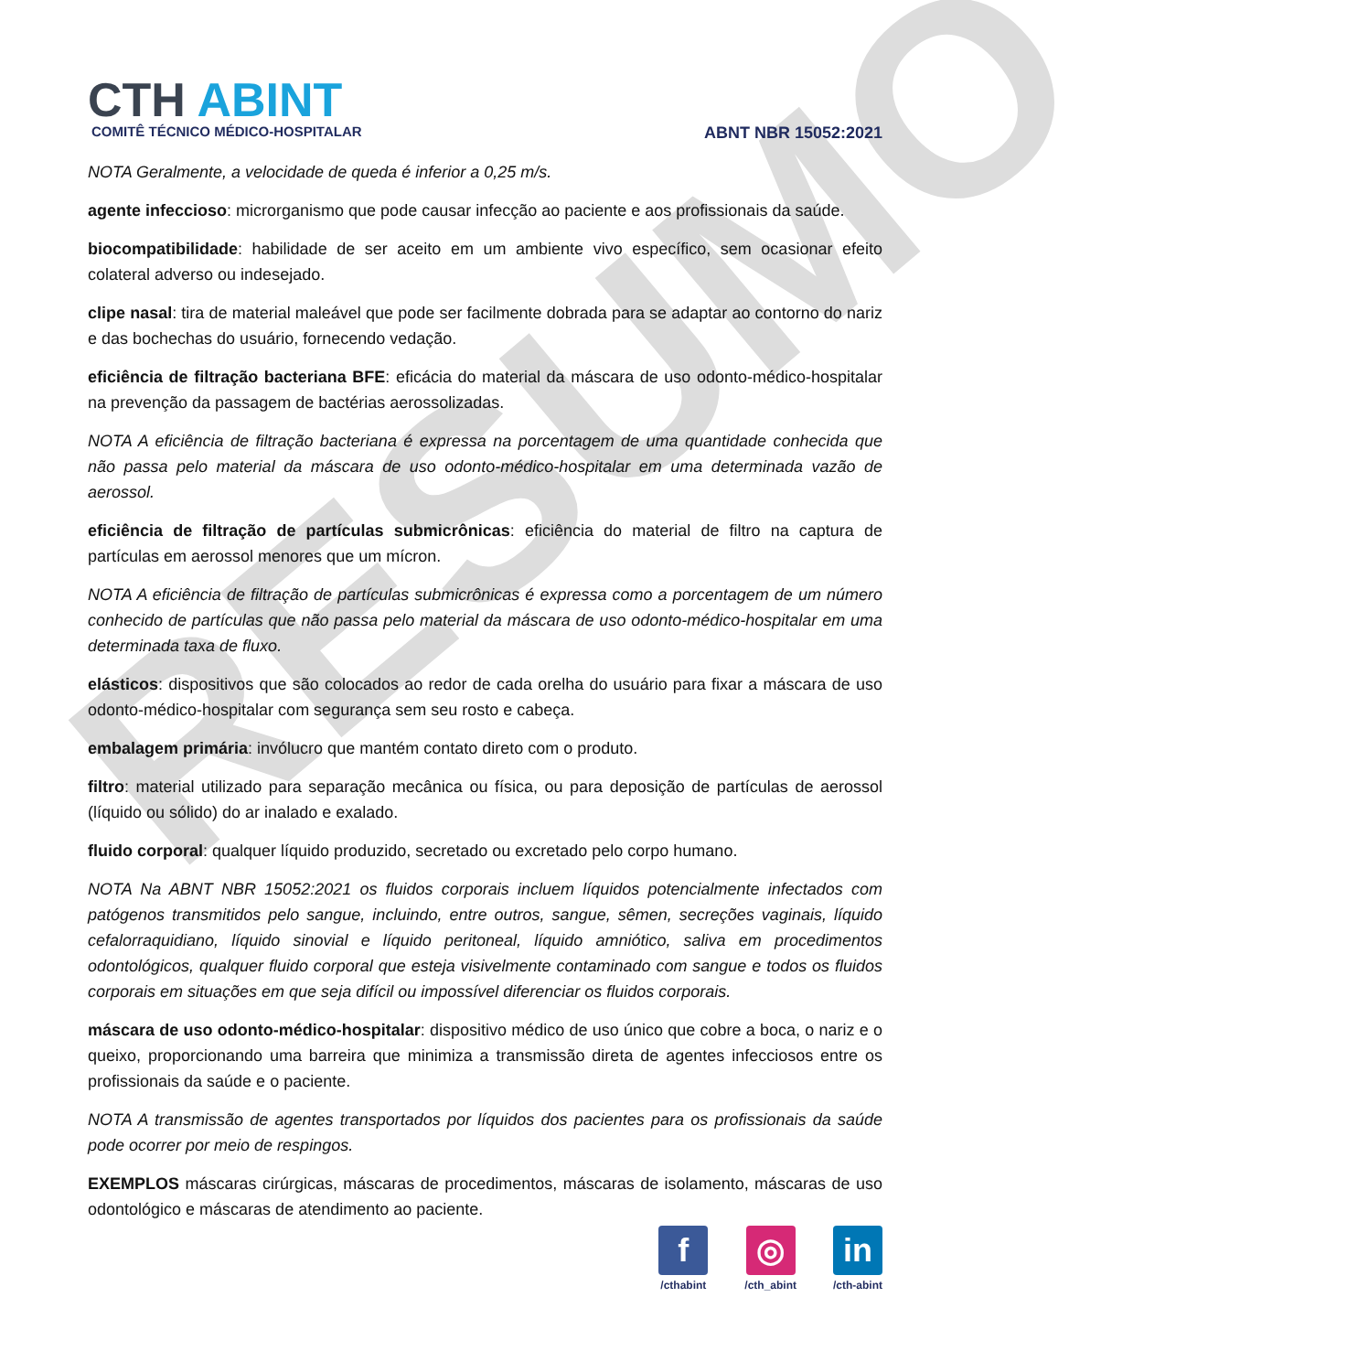RESUMO
CTH ABINT
COMITÊ TÉCNICO MÉDICO-HOSPITALAR
ABNT NBR 15052:2021
NOTA Geralmente, a velocidade de queda é inferior a 0,25 m/s.
agente infeccioso: microrganismo que pode causar infecção ao paciente e aos profissionais da saúde.
biocompatibilidade: habilidade de ser aceito em um ambiente vivo específico, sem ocasionar efeito colateral adverso ou indesejado.
clipe nasal: tira de material maleável que pode ser facilmente dobrada para se adaptar ao contorno do nariz e das bochechas do usuário, fornecendo vedação.
eficiência de filtração bacteriana BFE: eficácia do material da máscara de uso odonto-médico-hospitalar na prevenção da passagem de bactérias aerossolizadas.
NOTA A eficiência de filtração bacteriana é expressa na porcentagem de uma quantidade conhecida que não passa pelo material da máscara de uso odonto-médico-hospitalar em uma determinada vazão de aerossol.
eficiência de filtração de partículas submicrônicas: eficiência do material de filtro na captura de partículas em aerossol menores que um mícron.
NOTA A eficiência de filtração de partículas submicrônicas é expressa como a porcentagem de um número conhecido de partículas que não passa pelo material da máscara de uso odonto-médico-hospitalar em uma determinada taxa de fluxo.
elásticos: dispositivos que são colocados ao redor de cada orelha do usuário para fixar a máscara de uso odonto-médico-hospitalar com segurança sem seu rosto e cabeça.
embalagem primária: invólucro que mantém contato direto com o produto.
filtro: material utilizado para separação mecânica ou física, ou para deposição de partículas de aerossol (líquido ou sólido) do ar inalado e exalado.
fluido corporal: qualquer líquido produzido, secretado ou excretado pelo corpo humano.
NOTA Na ABNT NBR 15052:2021 os fluidos corporais incluem líquidos potencialmente infectados com patógenos transmitidos pelo sangue, incluindo, entre outros, sangue, sêmen, secreções vaginais, líquido cefalorraquidiano, líquido sinovial e líquido peritoneal, líquido amniótico, saliva em procedimentos odontológicos, qualquer fluido corporal que esteja visivelmente contaminado com sangue e todos os fluidos corporais em situações em que seja difícil ou impossível diferenciar os fluidos corporais.
máscara de uso odonto-médico-hospitalar: dispositivo médico de uso único que cobre a boca, o nariz e o queixo, proporcionando uma barreira que minimiza a transmissão direta de agentes infecciosos entre os profissionais da saúde e o paciente.
NOTA A transmissão de agentes transportados por líquidos dos pacientes para os profissionais da saúde pode ocorrer por meio de respingos.
EXEMPLOS máscaras cirúrgicas, máscaras de procedimentos, máscaras de isolamento, máscaras de uso odontológico e máscaras de atendimento ao paciente.
f
/cthabint
◎
/cth_abint
in
/cth-abint